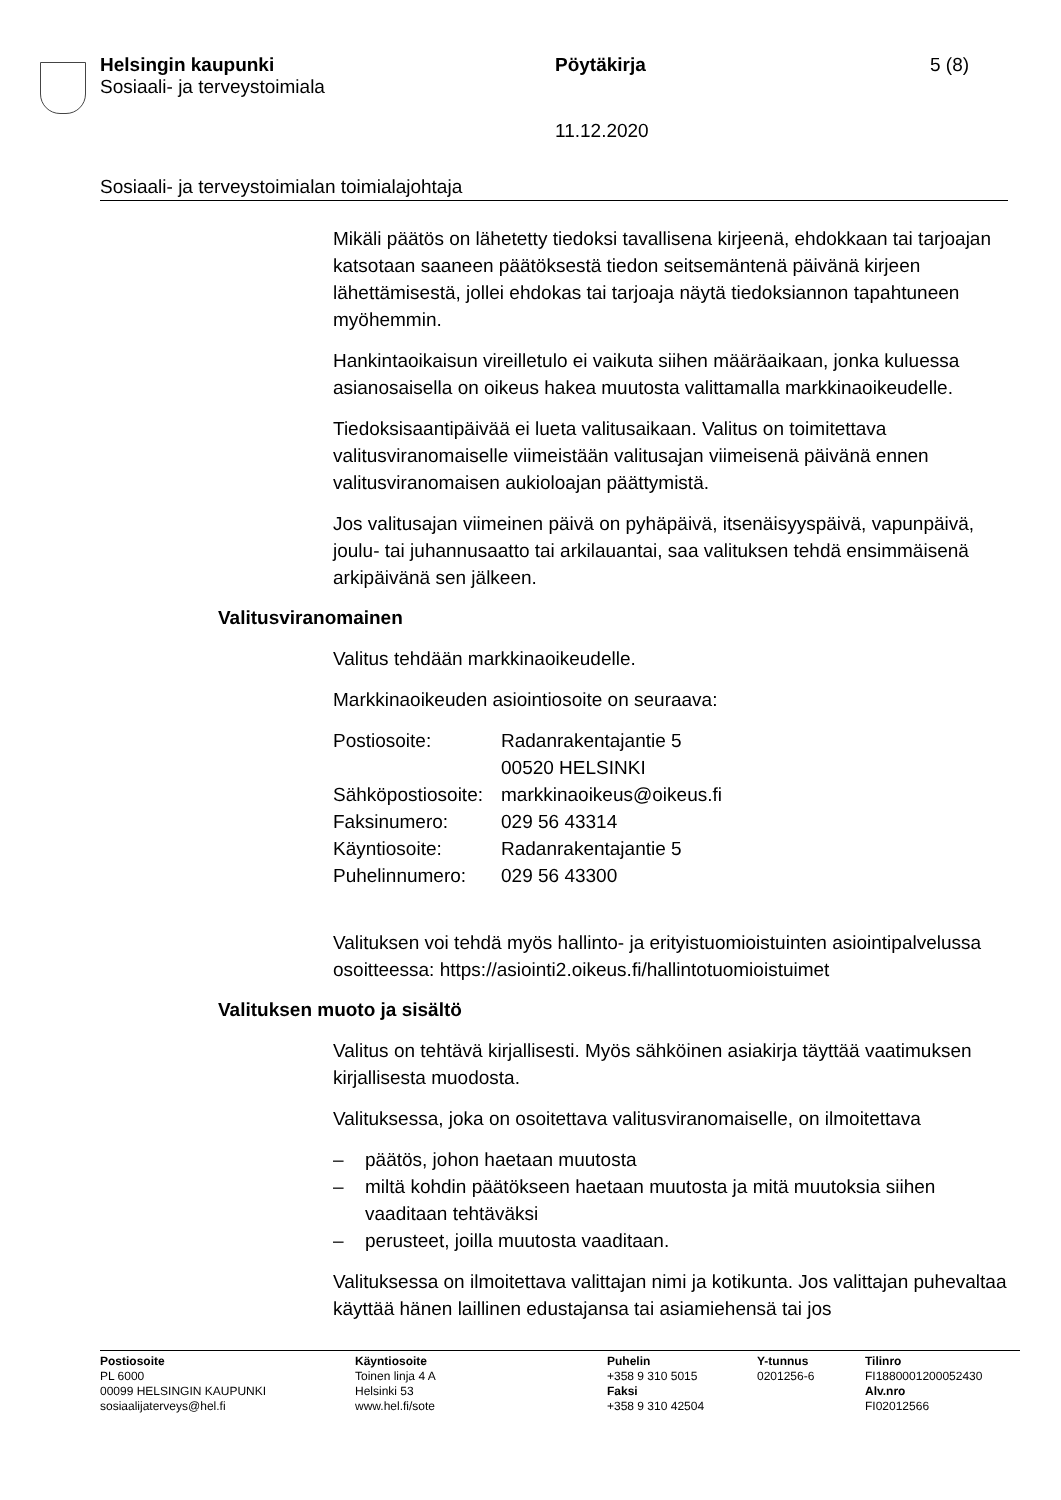Helsingin kaupunki
Sosiaali- ja terveystoimiala
Pöytäkirja
11.12.2020
5 (8)
Sosiaali- ja terveystoimialan toimialajohtaja
Mikäli päätös on lähetetty tiedoksi tavallisena kirjeenä, ehdokkaan tai tarjoajan katsotaan saaneen päätöksestä tiedon seitsemäntenä päivänä kirjeen lähettämisestä, jollei ehdokas tai tarjoaja näytä tiedoksiannon tapahtuneen myöhemmin.
Hankintaoikaisun vireilletulo ei vaikuta siihen määräaikaan, jonka kuluessa asianosaisella on oikeus hakea muutosta valittamalla markkinaoikeudelle.
Tiedoksisaantipäivää ei lueta valitusaikaan. Valitus on toimitettava valitusviranomaiselle viimeistään valitusajan viimeisenä päivänä ennen valitusviranomaisen aukioloajan päättymistä.
Jos valitusajan viimeinen päivä on pyhäpäivä, itsenäisyyspäivä, vapunpäivä, joulu- tai juhannusaatto tai arkilauantai, saa valituksen tehdä ensimmäisenä arkipäivänä sen jälkeen.
Valitusviranomainen
Valitus tehdään markkinaoikeudelle.
Markkinaoikeuden asiointiosoite on seuraava:
| Postiosoite: | Radanrakentajantie 5 00520 HELSINKI |
| Sähköpostiosoite: | markkinaoikeus@oikeus.fi |
| Faksinumero: | 029 56 43314 |
| Käyntiosoite: | Radanrakentajantie 5 |
| Puhelinnumero: | 029 56 43300 |
Valituksen voi tehdä myös hallinto- ja erityistuomioistuinten asiointipalvelussa osoitteessa: https://asiointi2.oikeus.fi/hallintotuomioistuimet
Valituksen muoto ja sisältö
Valitus on tehtävä kirjallisesti. Myös sähköinen asiakirja täyttää vaatimuksen kirjallisesta muodosta.
Valituksessa, joka on osoitettava valitusviranomaiselle, on ilmoitettava
– päätös, johon haetaan muutosta
– miltä kohdin päätökseen haetaan muutosta ja mitä muutoksia siihen vaaditaan tehtäväksi
– perusteet, joilla muutosta vaaditaan.
Valituksessa on ilmoitettava valittajan nimi ja kotikunta. Jos valittajan puhevaltaa käyttää hänen laillinen edustajansa tai asiamiehensä tai jos
Postiosoite
PL 6000
00099 HELSINGIN KAUPUNKI
sosiaalijaterveys@hel.fi
Käyntiosoite
Toinen linja 4 A
Helsinki 53
www.hel.fi/sote
Puhelin
+358 9 310 5015
Faksi
+358 9 310 42504
Y-tunnus
0201256-6
Tilinro
FI1880001200052430
Alv.nro
FI02012566